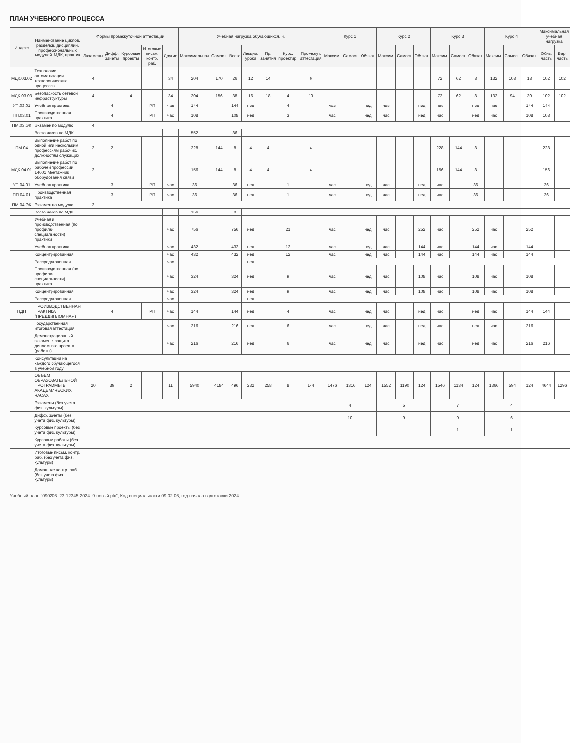ПЛАН УЧЕБНОГО ПРОЦЕССА
| Индекс | Наименование циклов, разделов, дисциплин, профессиональных модулей, МДК, практик | Формы промежуточной аттестации | | | | | Учебная нагрузка обучающихся, ч. | | | | | | | Курс 1 | | | Курс 2 | | | Курс 3 | | | Курс 4 | | | Максимальная учебная нагрузка | |
| --- | --- | --- | --- | --- | --- | --- | --- | --- | --- | --- | --- | --- | --- | --- | --- | --- | --- | --- | --- | --- | --- | --- | --- | --- | --- | --- | --- |
| | | Экзамены | Дифф. зачеты | Курсовые проекты | Итоговые письм. контр. раб. | Другие | Максимальная | Самост. | Всего | Лекции, уроки | Пр. занятия | Курс. проектир. | Промежут. аттестация | Максим. | Самост. | Обязат. | Максим. | Самост. | Обязат. | Максим. | Самост. | Обязат. | Максим. | Самост. | Обязат. | Обяз. часть | Вар. часть |
| МДК.03.02 | Технологии автоматизации технологических процессов | 4 | | | | 34 | 204 | 170 | 26 | 12 | 14 | | 6 | | | | | | | 72 | 62 | 8 | 132 | 108 | 18 | 102 | 102 |
| МДК.03.03 | Безопасность сетевой инфраструктуры | 4 | | 4 | | 34 | 204 | 156 | 38 | 16 | 18 | 4 | 10 | | | | | | | 72 | 62 | 8 | 132 | 94 | 30 | 102 | 102 |
| УП.03.01 | Учебная практика | | 4 | | РП | час | 144 | | 144 | нед | | 4 | | час | | нед | час | | нед | час | | нед | час | | 144 | 144 | |
| ПП.03.01 | Производственная практика | | 4 | | РП | час | 108 | | 108 | нед | | 3 | | час | | нед | час | | нед | час | | нед | час | | 108 | 108 | |
| ПМ.03.ЭК | Экзамен по модулю | 4 | | | | | | | | | | | | | | | | | | | | | | | | | |
| | Всего часов по МДК | | | | | | 552 | | 86 | | | | | | | | | | | | | | | | | | |
| ПМ.04 | Выполнение работ по одной или нескольким профессиям рабочих, должностям служащих | 2 | 2 | | | | 228 | 144 | 8 | 4 | 4 | | 4 | | | | | | | 228 | 144 | 8 | | | | 228 | |
| МДК.04.01 | Выполнение работ по рабочей профессии 14601 Монтажник оборудования связи | 3 | | | | | 156 | 144 | 8 | 4 | 4 | | 4 | | | | | | | 156 | 144 | 8 | | | | 156 | |
| УП.04.01 | Учебная практика | | 3 | | РП | час | 36 | | 36 | нед | | 1 | | час | | нед | час | | нед | час | | 36 | | | | 36 | |
| ПП.04.01 | Производственная практика | | 3 | | РП | час | 36 | | 36 | нед | | 1 | | час | | нед | час | | нед | час | | 36 | | | | 36 | |
| ПМ.04.ЭК | Экзамен по модулю | 3 | | | | | | | | | | | | | | | | | | | | | | | | | |
| | Всего часов по МДК | | | | | | 156 | | 8 | | | | | | | | | | | | | | | | | | |
| | Учебная и производственная (по профилю специальности) практики | | | | | час | 756 | | 756 | нед | | 21 | | час | | нед | час | | 252 | час | | 252 | час | | 252 | | |
| | Учебная практика | | | | | час | 432 | | 432 | нед | | 12 | | час | | нед | час | | 144 | час | | 144 | час | | 144 | | |
| | Концентрированная | | | | | час | 432 | | 432 | нед | | 12 | | час | | нед | час | | 144 | час | | 144 | час | | 144 | | |
| | Рассредоточенная | | | | | час | | | | нед | | | | | | | | | | | | | | | | | |
| | Производственная (по профилю специальности) практика | | | | | час | 324 | | 324 | нед | | 9 | | час | | нед | час | | 108 | час | | 108 | час | | 108 | | |
| | Концентрированная | | | | | час | 324 | | 324 | нед | | 9 | | час | | нед | час | | 108 | час | | 108 | час | | 108 | | |
| | Рассредоточенная | | | | | час | | | | нед | | | | | | | | | | | | | | | | | |
| ПДП | ПРОИЗВОДСТВЕННАЯ ПРАКТИКА (ПРЕДДИПЛОМНАЯ) | | 4 | | РП | час | 144 | | 144 | нед | | 4 | | час | | нед | час | | нед | час | | нед | час | | 144 | 144 | |
| | Государственная итоговая аттестация | | | | | час | 216 | | 216 | нед | | 6 | | час | | нед | час | | нед | час | | нед | час | | 216 | | |
| | Демонстрационный экзамен и защита дипломного проекта (работы) | | | | | час | 216 | | 216 | нед | | 6 | | час | | нед | час | | нед | час | | нед | час | | 216 | 216 | |
| | Консультации на каждого обучающегося в учебном году | | | | | | | | | | | | | | | | | | | | | | | | | | |
| | ОБЪЕМ ОБРАЗОВАТЕЛЬНОЙ ПРОГРАММЫ В АКАДЕМИЧЕСКИХ ЧАСАХ | 20 | 39 | 2 | | 11 | 5940 | 4184 | 496 | 232 | 258 | 8 | 144 | 1476 | 1316 | 124 | 1552 | 1190 | 124 | 1546 | 1134 | 124 | 1366 | 594 | 124 | 4644 | 1296 |
| | Экзамены (без учета физ. культуры) | | | | | | | | | | | | | 4 | | | 5 | | | 7 | | | 4 | | | | |
| | Дифф. зачеты (без учета физ. культуры) | | | | | | | | | | | | | 10 | | | 9 | | | 9 | | | 6 | | | | |
| | Курсовые проекты (без учета физ. культуры) | | | | | | | | | | | | | | | | | | | 1 | | | 1 | | | | |
| | Курсовые работы (без учета физ. культуры) | | | | | | | | | | | | | | | | | | | | | | | | | | |
| | Итоговые письм. контр. раб. (без учета физ. культуры) | | | | | | | | | | | | | | | | | | | | | | | | | | |
| | Домашние контр. раб. (без учета физ. культуры) | | | | | | | | | | | | | | | | | | | | | | | | | | |
Учебный план "090206_23-12345-2024_9-новый.plx", Код специальности 09.02.06, год начала подготовки 2024